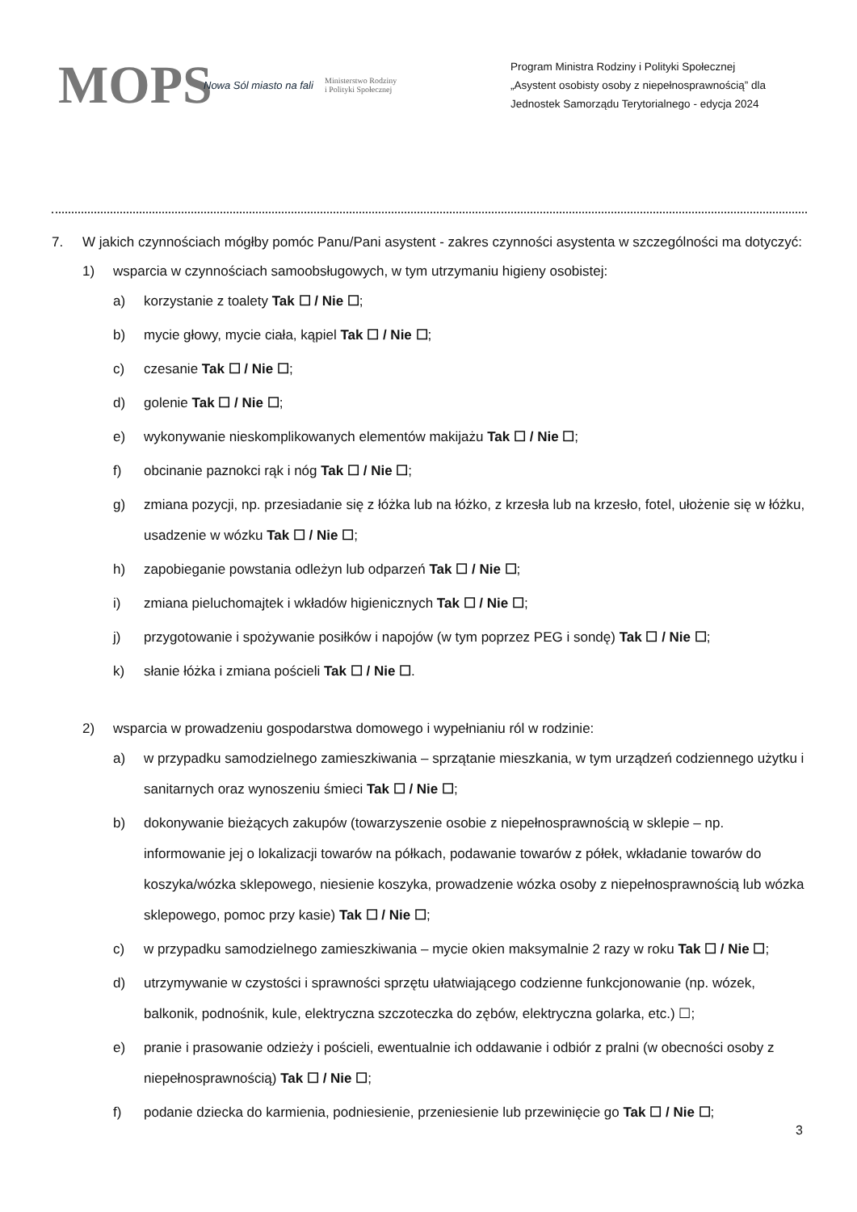MOPS
Nowa Sól miasto na fali
Ministerstwo Rodziny
i Polityki Społecznej
Program Ministra Rodziny i Polityki Społecznej
„Asystent osobisty osoby z niepełnosprawnością” dla
Jednostek Samorządu Terytorialnego - edycja 2024
7. W jakich czynnościach mógłby pomóc Panu/Pani asystent - zakres czynności asystenta w szczególności ma dotyczyć:
1) wsparcia w czynnościach samoobsługowych, w tym utrzymaniu higieny osobistej:
a) korzystanie z toalety Tak ☐ / Nie ☐;
b) mycie głowy, mycie ciała, kąpiel Tak ☐ / Nie ☐;
c) czesanie Tak ☐ / Nie ☐;
d) golenie Tak ☐ / Nie ☐;
e) wykonywanie nieskomplikowanych elementów makijażu Tak ☐ / Nie ☐;
f) obcinanie paznokci rąk i nóg Tak ☐ / Nie ☐;
g) zmiana pozycji, np. przesiadanie się z łóżka lub na łóżko, z krzesła lub na krzesło, fotel, ułożenie się w łóżku, usadzenie w wózku Tak ☐ / Nie ☐;
h) zapobieganie powstania odleżyn lub odparzeń Tak ☐ / Nie ☐;
i) zmiana pieluchomajtek i wkładów higienicznych Tak ☐ / Nie ☐;
j) przygotowanie i spożywanie posiłków i napojów (w tym poprzez PEG i sondę) Tak ☐ / Nie ☐;
k) słanie łóżka i zmiana pościeli Tak ☐ / Nie ☐.
2) wsparcia w prowadzeniu gospodarstwa domowego i wypełnianiu ról w rodzinie:
a) w przypadku samodzielnego zamieszkiwania – sprzątanie mieszkania, w tym urządzeń codziennego użytku i sanitarnych oraz wynoszeniu śmieci Tak ☐ / Nie ☐;
b) dokonywanie bieżących zakupów (towarzyszenie osobie z niepełnosprawnością w sklepie – np. informowanie jej o lokalizacji towarów na półkach, podawanie towarów z półek, wkładanie towarów do koszyka/wózka sklepowego, niesienie koszyka, prowadzenie wózka osoby z niepełnosprawnością lub wózka sklepowego, pomoc przy kasie) Tak ☐ / Nie ☐;
c) w przypadku samodzielnego zamieszkiwania – mycie okien maksymalnie 2 razy w roku Tak ☐ / Nie ☐;
d) utrzymywanie w czystości i sprawności sprzętu ułatwiającego codzienne funkcjonowanie (np. wózek, balkonik, podnośnik, kule, elektryczna szczoteczka do zębów, elektryczna golarka, etc.) ☐;
e) pranie i prasowanie odzieży i pościeli, ewentualnie ich oddawanie i odbiór z pralni (w obecności osoby z niepełnosprawnością) Tak ☐ / Nie ☐;
f) podanie dziecka do karmienia, podniesienie, przeniesienie lub przewinięcie go Tak ☐ / Nie ☐;
3